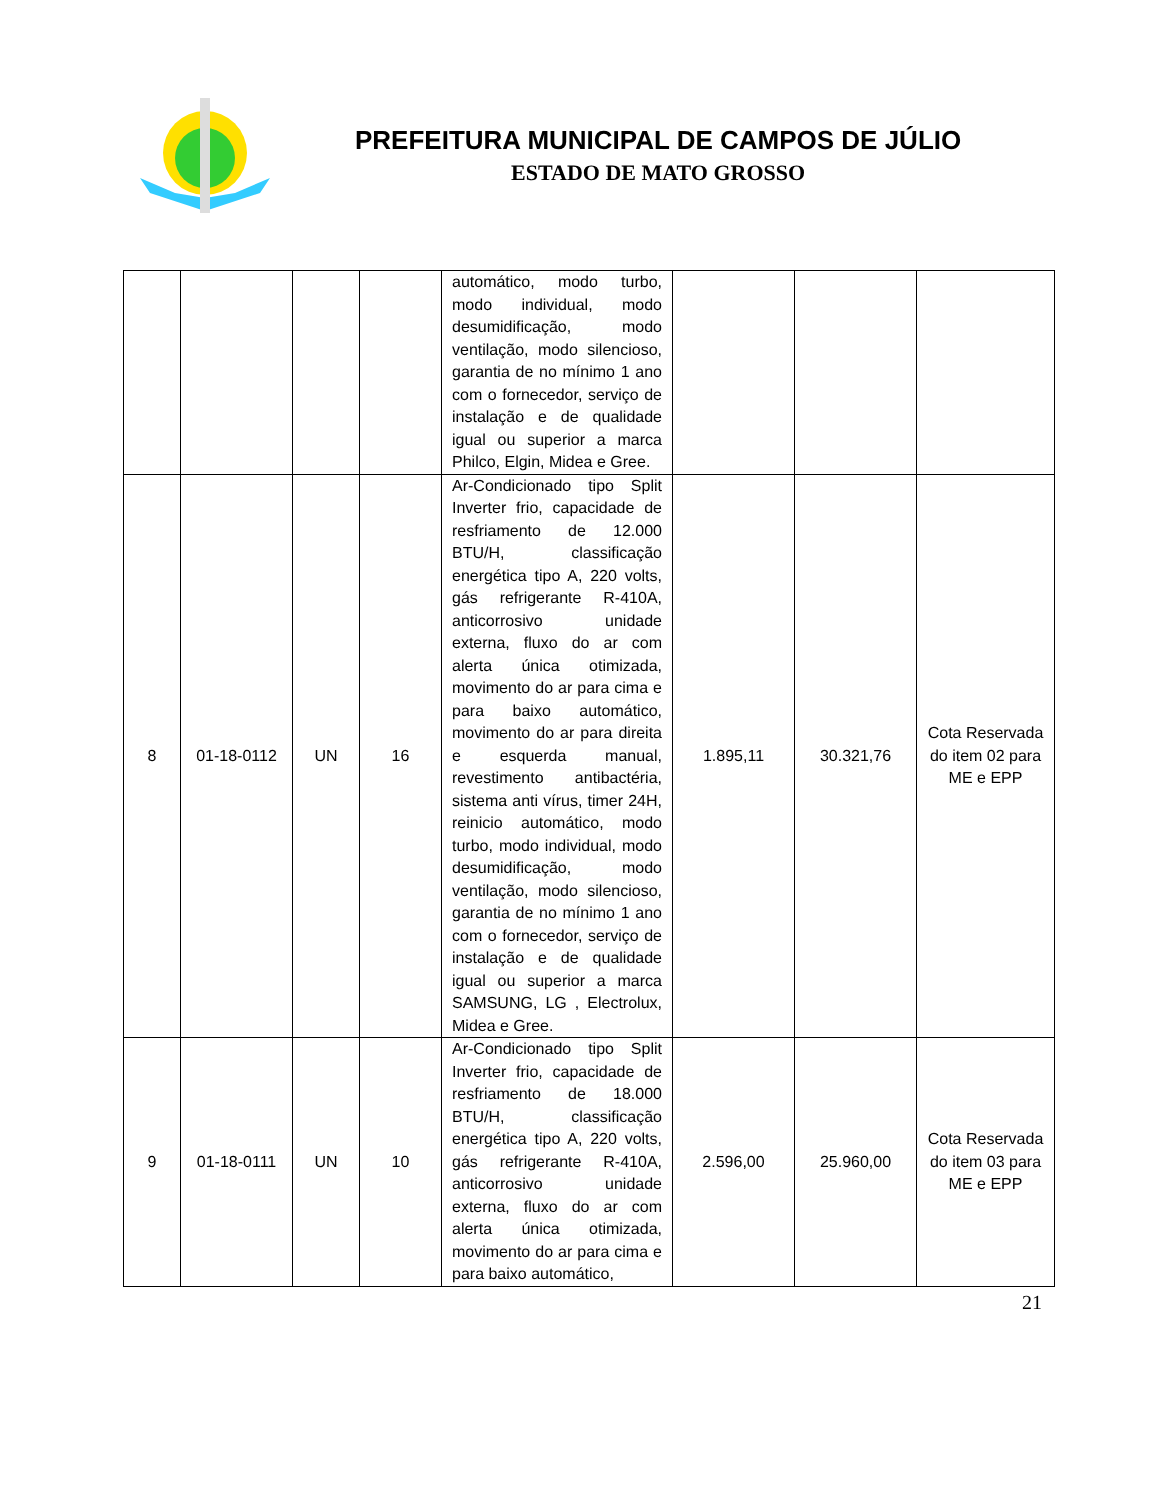PREFEITURA MUNICIPAL DE CAMPOS DE JÚLIO
ESTADO DE MATO GROSSO
| | | | | automático, modo turbo, modo individual, modo desumidificação, modo ventilação, modo silencioso, garantia de no mínimo 1 ano com o fornecedor, serviço de instalação e de qualidade igual ou superior a marca Philco, Elgin, Midea e Gree. | | | |
| 8 | 01-18-0112 | UN | 16 | Ar-Condicionado tipo Split Inverter frio, capacidade de resfriamento de 12.000 BTU/H, classificação energética tipo A, 220 volts, gás refrigerante R-410A, anticorrosivo unidade externa, fluxo do ar com alerta única otimizada, movimento do ar para cima e para baixo automático, movimento do ar para direita e esquerda manual, revestimento antibactéria, sistema anti vírus, timer 24H, reinicio automático, modo turbo, modo individual, modo desumidificação, modo ventilação, modo silencioso, garantia de no mínimo 1 ano com o fornecedor, serviço de instalação e de qualidade igual ou superior a marca SAMSUNG, LG , Electrolux, Midea e Gree. | 1.895,11 | 30.321,76 | Cota Reservada do item 02 para ME e EPP |
| 9 | 01-18-0111 | UN | 10 | Ar-Condicionado tipo Split Inverter frio, capacidade de resfriamento de 18.000 BTU/H, classificação energética tipo A, 220 volts, gás refrigerante R-410A, anticorrosivo unidade externa, fluxo do ar com alerta única otimizada, movimento do ar para cima e para baixo automático, | 2.596,00 | 25.960,00 | Cota Reservada do item 03 para ME e EPP |
21